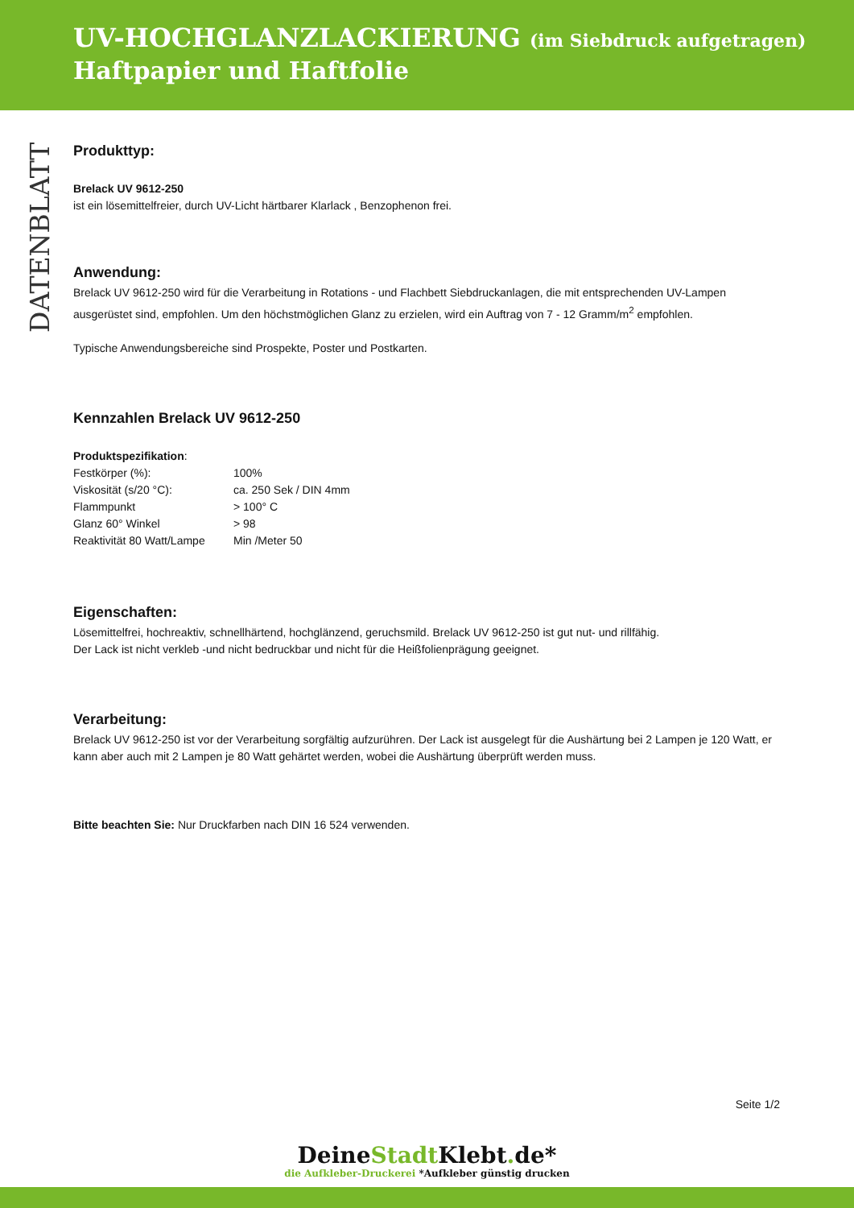UV-HOCHGLANZLACKIERUNG (im Siebdruck aufgetragen)
Haftpapier und Haftfolie
DATENBLATT
Produkttyp:
Brelack UV 9612-250
ist ein lösemittelfreier, durch UV-Licht härtbarer Klarlack , Benzophenon frei.
Anwendung:
Brelack UV 9612-250 wird für die Verarbeitung in Rotations - und Flachbett Siebdruckanlagen, die mit entsprechenden UV-Lampen ausgerüstet sind, empfohlen. Um den höchstmöglichen Glanz zu erzielen, wird ein Auftrag von 7 - 12 Gramm/m<sup>2</sup> empfohlen.
Typische Anwendungsbereiche sind Prospekte, Poster und Postkarten.
Kennzahlen Brelack UV 9612-250
Produktspezifikation:
| Festkörper (%): | 100% |
| Viskosität (s/20 °C): | ca. 250 Sek / DIN 4mm |
| Flammpunkt | > 100° C |
| Glanz 60° Winkel | > 98 |
| Reaktivität 80 Watt/Lampe | Min /Meter 50 |
Eigenschaften:
Lösemittelfrei, hochreaktiv, schnellhärtend, hochglänzend, geruchsmild. Brelack UV 9612-250 ist gut nut- und rillfähig.
Der Lack ist nicht verkleb -und nicht bedruckbar und nicht für die Heißfolienprägung geeignet.
Verarbeitung:
Brelack UV 9612-250 ist vor der Verarbeitung sorgfältig aufzurühren. Der Lack ist ausgelegt für die Aushärtung bei 2 Lampen je 120 Watt, er kann aber auch mit 2 Lampen je 80 Watt gehärtet werden, wobei die Aushärtung überprüft werden muss.
Bitte beachten Sie: Nur Druckfarben nach DIN 16 524 verwenden.
Seite 1/2
DeineStadt Klebt. de*
die Aufkleber-Druckerei *Aufkleber günstig drucken